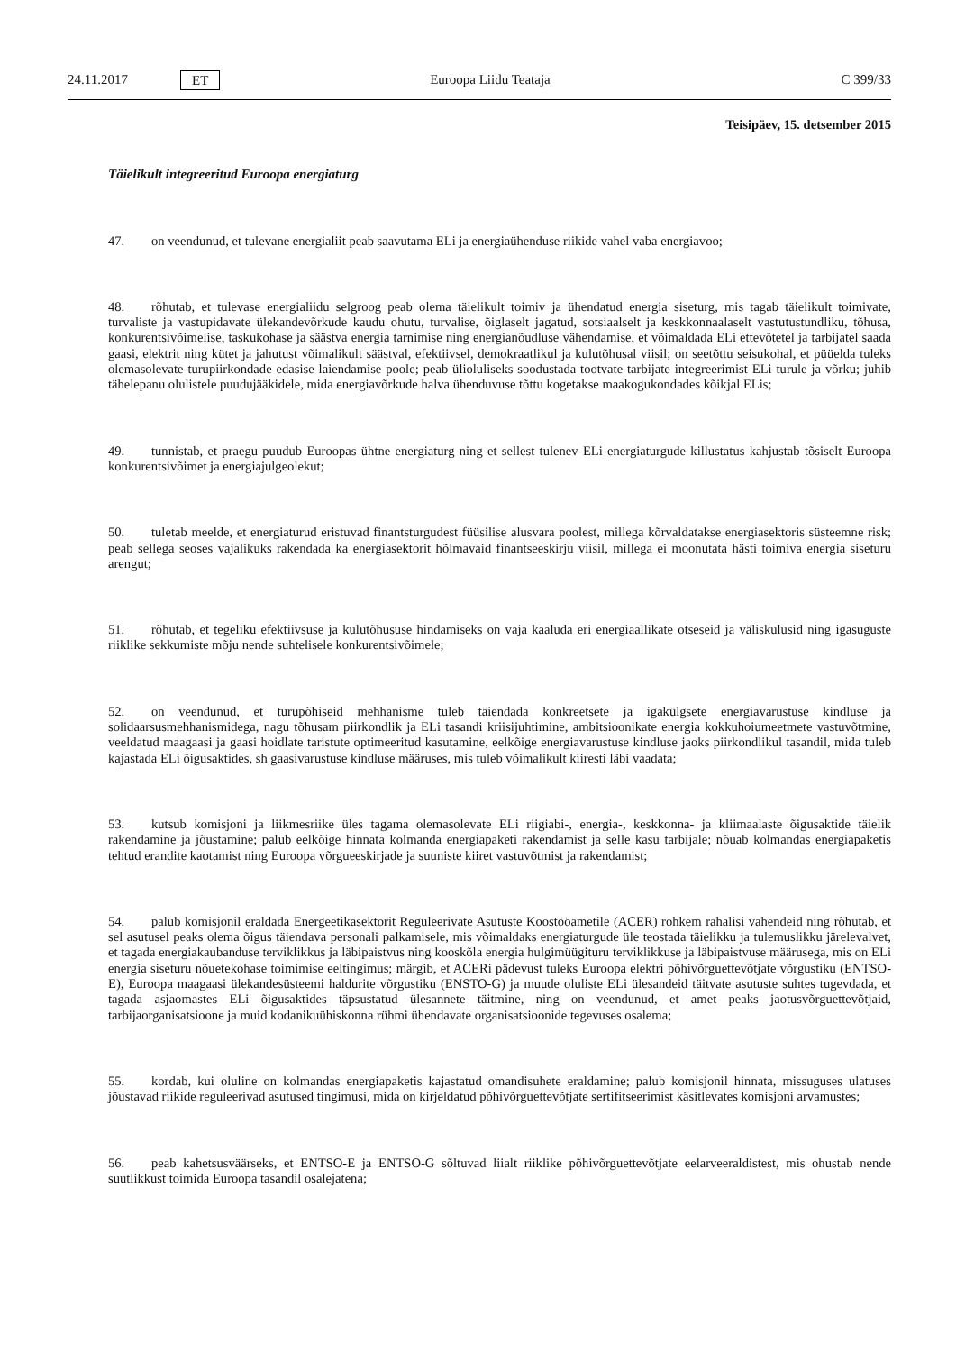24.11.2017 ET Euroopa Liidu Teataja C 399/33
Teisipäev, 15. detsember 2015
Täielikult integreeritud Euroopa energiaturg
47. on veendunud, et tulevane energialiit peab saavutama ELi ja energiaühenduse riikide vahel vaba energiavoo;
48. rõhutab, et tulevase energialiidu selgroog peab olema täielikult toimiv ja ühendatud energia siseturg, mis tagab täielikult toimivate, turvaliste ja vastupidavate ülekandevõrkude kaudu ohutu, turvalise, õiglaselt jagatud, sotsiaalselt ja keskkonnaalaselt vastutustundliku, tõhusa, konkurentsivõimelise, taskukohase ja säästva energia tarnimise ning energianõudluse vähendamise, et võimaldada ELi ettevõtetel ja tarbijatel saada gaasi, elektrit ning kütet ja jahutust võimalikult säästval, efektiivsel, demokraatlikul ja kulutõhusal viisil; on seetõttu seisukohal, et püüelda tuleks olemasolevate turupiirkondade edasise laiendamise poole; peab ülioluliseks soodustada tootvate tarbijate integreerimist ELi turule ja võrku; juhib tähelepanu olulistele puudujääkidele, mida energiavõrkude halva ühenduvuse tõttu kogetakse maakogukondades kõikjal ELis;
49. tunnistab, et praegu puudub Euroopas ühtne energiaturg ning et sellest tulenev ELi energiaturgude killustatus kahjustab tõsiselt Euroopa konkurentsivõimet ja energiajulgeolekut;
50. tuletab meelde, et energiaturud eristuvad finantsturgudest füüsilise alusvara poolest, millega kõrvaldatakse energiasektoris süsteemne risk; peab sellega seoses vajalikuks rakendada ka energiasektorit hõlmavaid finantseeskirju viisil, millega ei moonutata hästi toimiva energia siseturu arengut;
51. rõhutab, et tegeliku efektiivsuse ja kulutõhususe hindamiseks on vaja kaaluda eri energiaallikate otseseid ja väliskulusid ning igasuguste riiklike sekkumiste mõju nende suhtelisele konkurentsivõimele;
52. on veendunud, et turupõhiseid mehhanisme tuleb täiendada konkreetsete ja igakülgsete energiavarustuse kindluse ja solidaarsusmehhanismidega, nagu tõhusam piirkondlik ja ELi tasandi kriisijuhtimine, ambitsioonikate energia kokkuhoiumeetmete vastuvõtmine, veeldatud maagaasi ja gaasi hoidlate taristute optimeeritud kasutamine, eelkõige energiavarustuse kindluse jaoks piirkondlikul tasandil, mida tuleb kajastada ELi õigusaktides, sh gaasivarustuse kindluse määruses, mis tuleb võimalikult kiiresti läbi vaadata;
53. kutsub komisjoni ja liikmesriike üles tagama olemasolevate ELi riigiabi-, energia-, keskkonna- ja kliimaalaste õigusaktide täielik rakendamine ja jõustamine; palub eelkõige hinnata kolmanda energiapaketi rakendamist ja selle kasu tarbijale; nõuab kolmandas energiapaketis tehtud erandite kaotamist ning Euroopa võrgueeskirjade ja suuniste kiiret vastuvõtmist ja rakendamist;
54. palub komisjonil eraldada Energeetikasektorit Reguleerivate Asutuste Koostööametile (ACER) rohkem rahalisi vahendeid ning rõhutab, et sel asutusel peaks olema õigus täiendava personali palkamisele, mis võimaldaks energiaturgude üle teostada täielikku ja tulemuslikku järelevalvet, et tagada energiakaubanduse terviklikkus ja läbipaistvus ning kooskõla energia hulgimüügituru terviklikkuse ja läbipaistvuse määrusega, mis on ELi energia siseturu nõuetekohase toimimise eeltingimus; märgib, et ACERi pädevust tuleks Euroopa elektri põhivõrguettevõtjate võrgustiku (ENTSO-E), Euroopa maagaasi ülekandesüsteemi haldurite võrgustiku (ENSTO-G) ja muude oluliste ELi ülesandeid täitvate asutuste suhtes tugevdada, et tagada asjaomastes ELi õigusaktides täpsustatud ülesannete täitmine, ning on veendunud, et amet peaks jaotusvõrguettevõtjaid, tarbijaorganisatsioone ja muid kodanikuühiskonna rühmi ühendavate organisatsioonide tegevuses osalema;
55. kordab, kui oluline on kolmandas energiapaketis kajastatud omandisuhete eraldamine; palub komisjonil hinnata, missuguses ulatuses jõustavad riikide reguleerivad asutused tingimusi, mida on kirjeldatud põhivõrguettevõtjate sertifitseerimist käsitlevates komisjoni arvamustes;
56. peab kahetsusväärseks, et ENTSO-E ja ENTSO-G sõltuvad liialt riiklike põhivõrguettevõtjate eelarveeraldistest, mis ohustab nende suutlikkust toimida Euroopa tasandil osalejatena;